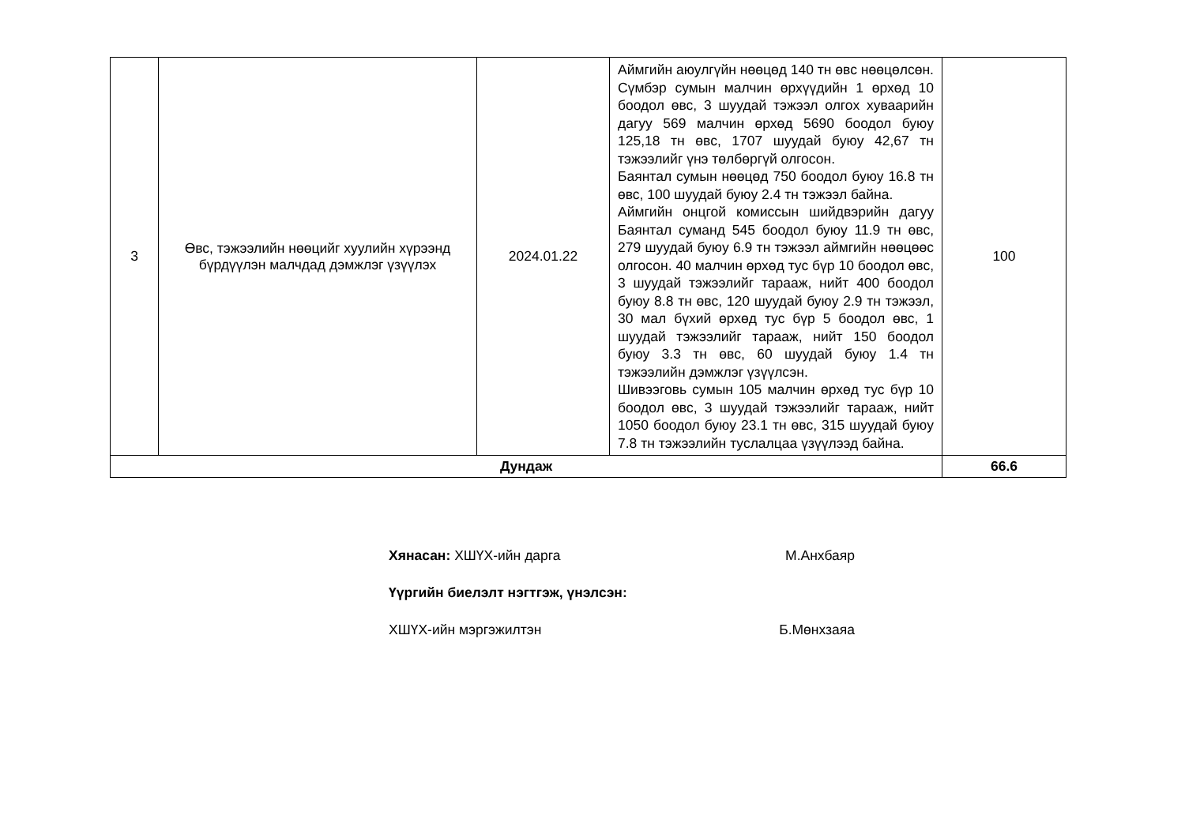| 3 | Өвс, тэжээлийн нөөцийг хуулийн хүрээнд бүрдүүлэн малчдад дэмжлэг үзүүлэх | 2024.01.22 | Аймгийн аюулгүйн нөөцөд 140 тн өвс нөөцөлсөн. Сүмбэр сумын малчин өрхүүдийн 1 өрхөд 10 боодол өвс, 3 шуудай тэжээл олгох хуваарийн дагуу 569 малчин өрхөд 5690 боодол буюу 125,18 тн өвс, 1707 шуудай буюу 42,67 тн тэжээлийг үнэ төлбөргүй олгосон. Баянтал сумын нөөцөд 750 боодол буюу 16.8 тн өвс, 100 шуудай буюу 2.4 тн тэжээл байна. Аймгийн онцгой комиссын шийдвэрийн дагуу Баянтал суманд 545 боодол буюу 11.9 тн өвс, 279 шуудай буюу 6.9 тн тэжээл аймгийн нөөцөөс олгосон. 40 малчин өрхөд тус бүр 10 боодол өвс, 3 шуудай тэжээлийг тарааж, нийт 400 боодол буюу 8.8 тн өвс, 120 шуудай буюу 2.9 тн тэжээл, 30 мал бүхий өрхөд тус бүр 5 боодол өвс, 1 шуудай тэжээлийг тарааж, нийт 150 боодол буюу 3.3 тн өвс, 60 шуудай буюу 1.4 тн тэжээлийн дэмжлэг үзүүлсэн. Шивээговь сумын 105 малчин өрхөд тус бүр 10 боодол өвс, 3 шуудай тэжээлийг тарааж, нийт 1050 боодол буюу 23.1 тн өвс, 315 шуудай буюу 7.8 тн тэжээлийн туслалцаа үзүүлээд байна. | 100 |
| Дундаж | | | | 66.6 |
Хянасан: ХШҮХ-ийн дарга М.Анхбаяр
Үүргийн биелэлт нэгтгэж, үнэлсэн:
ХШҮХ-ийн мэргэжилтэн Б.Мөнхзаяа